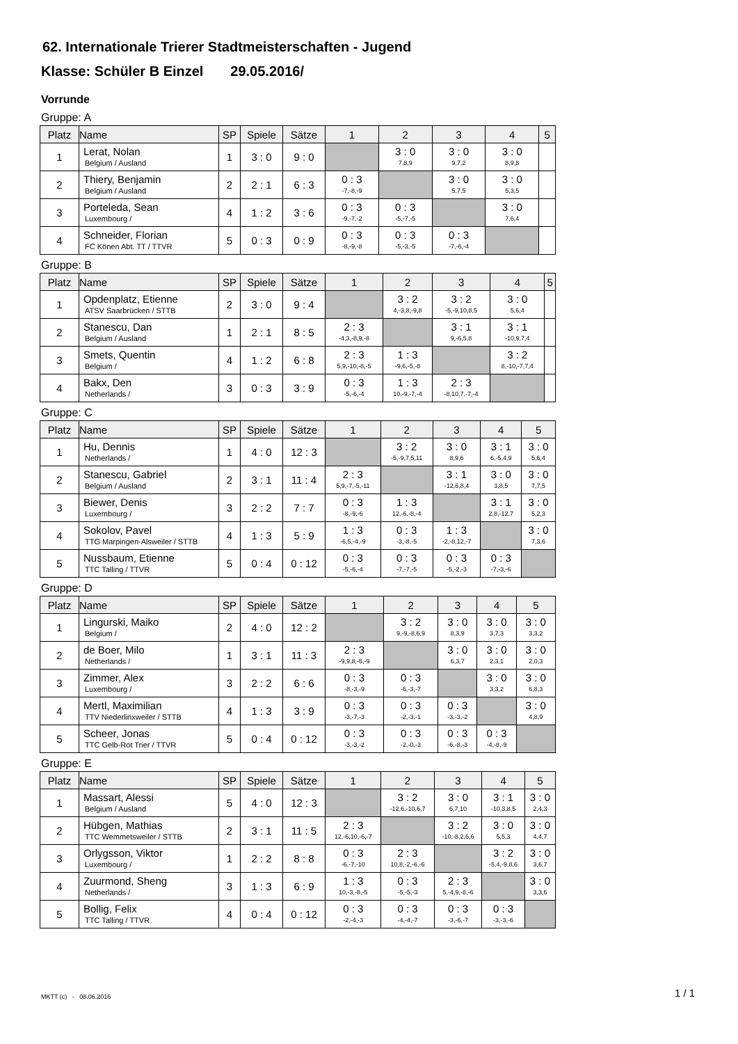62. Internationale Trierer Stadtmeisterschaften - Jugend
Klasse: Schüler B Einzel 29.05.2016/
Vorrunde
Gruppe: A
| Platz | Name | SP | Spiele | Sätze | 1 | 2 | 3 | 4 | 5 |
| --- | --- | --- | --- | --- | --- | --- | --- | --- | --- |
| 1 | Lerat, Nolan Belgium / Ausland | 1 | 3 : 0 | 9 : 0 | | 3 : 0 7,8,9 | 3 : 0 9,7,2 | 3 : 0 8,9,8 | |
| 2 | Thiery, Benjamin Belgium / Ausland | 2 | 2 : 1 | 6 : 3 | 0 : 3 -7,-8,-9 | | 3 : 0 5,7,5 | 3 : 0 5,3,5 | |
| 3 | Porteleda, Sean Luxembourg / | 4 | 1 : 2 | 3 : 6 | 0 : 3 -9,-7,-2 | 0 : 3 -5,-7,-5 | | 3 : 0 7,6,4 | |
| 4 | Schneider, Florian FC Könen Abt. TT / TTVR | 5 | 0 : 3 | 0 : 9 | 0 : 3 -8,-9,-8 | 0 : 3 -5,-3,-5 | 0 : 3 -7,-6,-4 | | |
Gruppe: B
| Platz | Name | SP | Spiele | Sätze | 1 | 2 | 3 | 4 | 5 |
| --- | --- | --- | --- | --- | --- | --- | --- | --- | --- |
| 1 | Opdenplatz, Etienne ATSV Saarbrücken / STTB | 2 | 3 : 0 | 9 : 4 | | 3 : 2 4,-3,8,-9,8 | 3 : 2 -5,-9,10,8,5 | 3 : 0 5,6,4 | |
| 2 | Stanescu, Dan Belgium / Ausland | 1 | 2 : 1 | 8 : 5 | 2 : 3 -4,3,-8,9,-8 | | 3 : 1 9,-6,5,8 | 3 : 1 -10,9,7,4 | |
| 3 | Smets, Quentin Belgium / | 4 | 1 : 2 | 6 : 8 | 2 : 3 5,9,-10,-8,-5 | 1 : 3 -9,6,-5,-8 | | 3 : 2 8,-10,-7,7,4 | |
| 4 | Bakx, Den Netherlands / | 3 | 0 : 3 | 3 : 9 | 0 : 3 -5,-6,-4 | 1 : 3 10,-9,-7,-4 | 2 : 3 -8,10,7,-7,-4 | | |
Gruppe: C
| Platz | Name | SP | Spiele | Sätze | 1 | 2 | 3 | 4 | 5 |
| --- | --- | --- | --- | --- | --- | --- | --- | --- | --- |
| 1 | Hu, Dennis Netherlands / | 1 | 4 : 0 | 12 : 3 | | 3 : 2 -5,-9,7,5,11 | 3 : 0 8,9,6 | 3 : 1 6,-5,4,9 | 3 : 0 5,6,4 |
| 2 | Stanescu, Gabriel Belgium / Ausland | 2 | 3 : 1 | 11 : 4 | 2 : 3 5,9,-7,-5,-11 | | 3 : 1 -12,6,8,4 | 3 : 0 3,8,5 | 3 : 0 7,7,5 |
| 3 | Biewer, Denis Luxembourg / | 3 | 2 : 2 | 7 : 7 | 0 : 3 -8,-9,-6 | 1 : 3 12,-6,-8,-4 | | 3 : 1 2,8,-12,7 | 3 : 0 5,2,3 |
| 4 | Sokolov, Pavel TTG Marpingen-Alsweiler / STTB | 4 | 1 : 3 | 5 : 9 | 1 : 3 -6,5,-4,-9 | 0 : 3 -3,-8,-5 | 1 : 3 -2,-8,12,-7 | | 3 : 0 7,3,6 |
| 5 | Nussbaum, Etienne TTC Talling / TTVR | 5 | 0 : 4 | 0 : 12 | 0 : 3 -5,-6,-4 | 0 : 3 -7,-7,-5 | 0 : 3 -5,-2,-3 | 0 : 3 -7,-3,-6 | |
Gruppe: D
| Platz | Name | SP | Spiele | Sätze | 1 | 2 | 3 | 4 | 5 |
| --- | --- | --- | --- | --- | --- | --- | --- | --- | --- |
| 1 | Lingurski, Maiko Belgium / | 2 | 4 : 0 | 12 : 2 | | 3 : 2 9,-9,-8,6,9 | 3 : 0 8,3,9 | 3 : 0 3,7,3 | 3 : 0 3,3,2 |
| 2 | de Boer, Milo Netherlands / | 1 | 3 : 1 | 11 : 3 | 2 : 3 -9,9,8,-6,-9 | | 3 : 0 6,3,7 | 3 : 0 2,3,1 | 3 : 0 2,0,3 |
| 3 | Zimmer, Alex Luxembourg / | 3 | 2 : 2 | 6 : 6 | 0 : 3 -8,-3,-9 | 0 : 3 -6,-3,-7 | | 3 : 0 3,3,2 | 3 : 0 6,8,3 |
| 4 | Mertl, Maximilian TTV Niederlinxweiler / STTB | 4 | 1 : 3 | 3 : 9 | 0 : 3 -3,-7,-3 | 0 : 3 -2,-3,-1 | 0 : 3 -3,-3,-2 | | 3 : 0 4,8,9 |
| 5 | Scheer, Jonas TTC Gelb-Rot Trier / TTVR | 5 | 0 : 4 | 0 : 12 | 0 : 3 -3,-3,-2 | 0 : 3 -2,-0,-3 | 0 : 3 -6,-8,-3 | 0 : 3 -4,-8,-9 | |
Gruppe: E
| Platz | Name | SP | Spiele | Sätze | 1 | 2 | 3 | 4 | 5 |
| --- | --- | --- | --- | --- | --- | --- | --- | --- | --- |
| 1 | Massart, Alessi Belgium / Ausland | 5 | 4 : 0 | 12 : 3 | | 3 : 2 -12,6,-10,6,7 | 3 : 0 6,7,10 | 3 : 1 -10,3,8,5 | 3 : 0 2,4,3 |
| 2 | Hübgen, Mathias TTC Wemmetsweiler / STTB | 2 | 3 : 1 | 11 : 5 | 2 : 3 12,-6,10,-6,-7 | | 3 : 2 -10,-8,2,6,6 | 3 : 0 5,5,3 | 3 : 0 4,4,7 |
| 3 | Orlygsson, Viktor Luxembourg / | 1 | 2 : 2 | 8 : 8 | 0 : 3 -6,-7,-10 | 2 : 3 10,8,-2,-6,-6 | | 3 : 2 -5,4,-9,8,6 | 3 : 0 3,6,7 |
| 4 | Zuurmond, Sheng Netherlands / | 3 | 1 : 3 | 6 : 9 | 1 : 3 10,-3,-8,-5 | 0 : 3 -5,-5,-3 | 2 : 3 5,-4,9,-8,-6 | | 3 : 0 3,3,6 |
| 5 | Bollig, Felix TTC Talling / TTVR | 4 | 0 : 4 | 0 : 12 | 0 : 3 -2,-4,-3 | 0 : 3 -4,-4,-7 | 0 : 3 -3,-6,-7 | 0 : 3 -3,-3,-6 | |
MKTT (c) - 08.06.2016 1 / 1